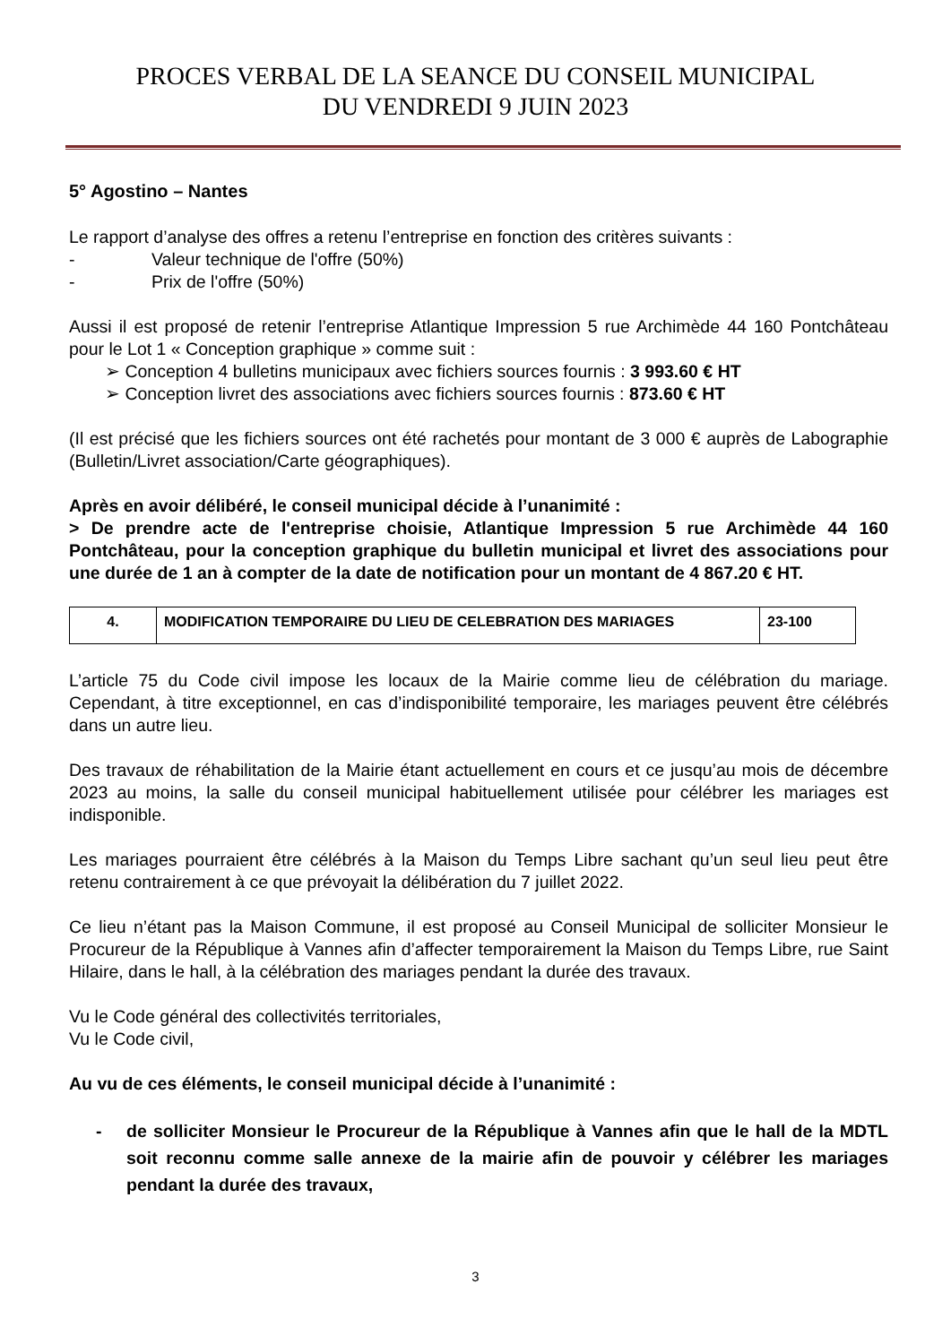PROCES VERBAL DE LA SEANCE DU CONSEIL MUNICIPAL
DU VENDREDI 9 JUIN 2023
5° Agostino – Nantes
Le rapport d’analyse des offres a retenu l’entreprise en fonction des critères suivants :
- Valeur technique de l'offre (50%)
- Prix de l'offre (50%)
Aussi il est proposé de retenir l’entreprise Atlantique Impression 5 rue Archimède 44 160 Pontchâteau pour le Lot 1 « Conception graphique » comme suit :
➢ Conception 4 bulletins municipaux avec fichiers sources fournis : 3 993.60 € HT
➢ Conception livret des associations avec fichiers sources fournis : 873.60 € HT
(Il est précisé que les fichiers sources ont été rachetés pour montant de 3 000 € auprès de Labographie (Bulletin/Livret association/Carte géographiques).
Après en avoir délibéré, le conseil municipal décide à l’unanimité :
> De prendre acte de l'entreprise choisie, Atlantique Impression 5 rue Archimède 44 160 Pontchâteau, pour la conception graphique du bulletin municipal et livret des associations pour une durée de 1 an à compter de la date de notification pour un montant de 4 867.20 € HT.
| 4. | MODIFICATION TEMPORAIRE DU LIEU DE CELEBRATION DES MARIAGES | 23-100 |
L’article 75 du Code civil impose les locaux de la Mairie comme lieu de célébration du mariage. Cependant, à titre exceptionnel, en cas d’indisponibilité temporaire, les mariages peuvent être célébrés dans un autre lieu.
Des travaux de réhabilitation de la Mairie étant actuellement en cours et ce jusqu’au mois de décembre 2023 au moins, la salle du conseil municipal habituellement utilisée pour célébrer les mariages est indisponible.
Les mariages pourraient être célébrés à la Maison du Temps Libre sachant qu’un seul lieu peut être retenu contrairement à ce que prévoyait la délibération du 7 juillet 2022.
Ce lieu n’étant pas la Maison Commune, il est proposé au Conseil Municipal de solliciter Monsieur le Procureur de la République à Vannes afin d’affecter temporairement la Maison du Temps Libre, rue Saint Hilaire, dans le hall, à la célébration des mariages pendant la durée des travaux.
Vu le Code général des collectivités territoriales,
Vu le Code civil,
Au vu de ces éléments, le conseil municipal décide à l’unanimité :
- de solliciter Monsieur le Procureur de la République à Vannes afin que le hall de la MDTL soit reconnu comme salle annexe de la mairie afin de pouvoir y célébrer les mariages pendant la durée des travaux,
3